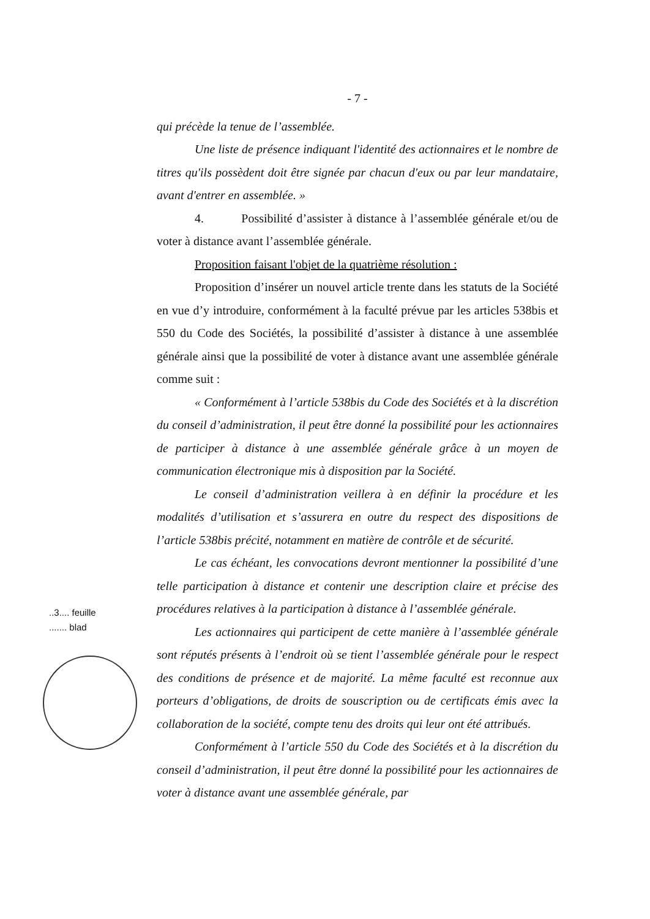- 7 -
qui précède la tenue de l’assemblée.
Une liste de présence indiquant l'identité des actionnaires et le nombre de titres qu'ils possèdent doit être signée par chacun d'eux ou par leur mandataire, avant d'entrer en assemblée. »
4. Possibilité d’assister à distance à l’assemblée générale et/ou de voter à distance avant l’assemblée générale.
Proposition faisant l'objet de la quatrième résolution :
Proposition d’insérer un nouvel article trente dans les statuts de la Société en vue d’y introduire, conformément à la faculté prévue par les articles 538bis et 550 du Code des Sociétés, la possibilité d’assister à distance à une assemblée générale ainsi que la possibilité de voter à distance avant une assemblée générale comme suit :
« Conformément à l’article 538bis du Code des Sociétés et à la discrétion du conseil d’administration, il peut être donné la possibilité pour les actionnaires de participer à distance à une assemblée générale grâce à un moyen de communication électronique mis à disposition par la Société.
Le conseil d’administration veillera à en définir la procédure et les modalités d’utilisation et s’assurera en outre du respect des dispositions de l’article 538bis précité, notamment en matière de contrôle et de sécurité.
Le cas échéant, les convocations devront mentionner la possibilité d’une telle participation à distance et contenir une description claire et précise des procédures relatives à la participation à distance à l’assemblée générale.
Les actionnaires qui participent de cette manière à l’assemblée générale sont réputés présents à l’endroit où se tient l’assemblée générale pour le respect des conditions de présence et de majorité. La même faculté est reconnue aux porteurs d’obligations, de droits de souscription ou de certificats émis avec la collaboration de la société, compte tenu des droits qui leur ont été attribués.
Conformément à l’article 550 du Code des Sociétés et à la discrétion du conseil d’administration, il peut être donné la possibilité pour les actionnaires de voter à distance avant une assemblée générale, par
..3.... feuille
....... blad